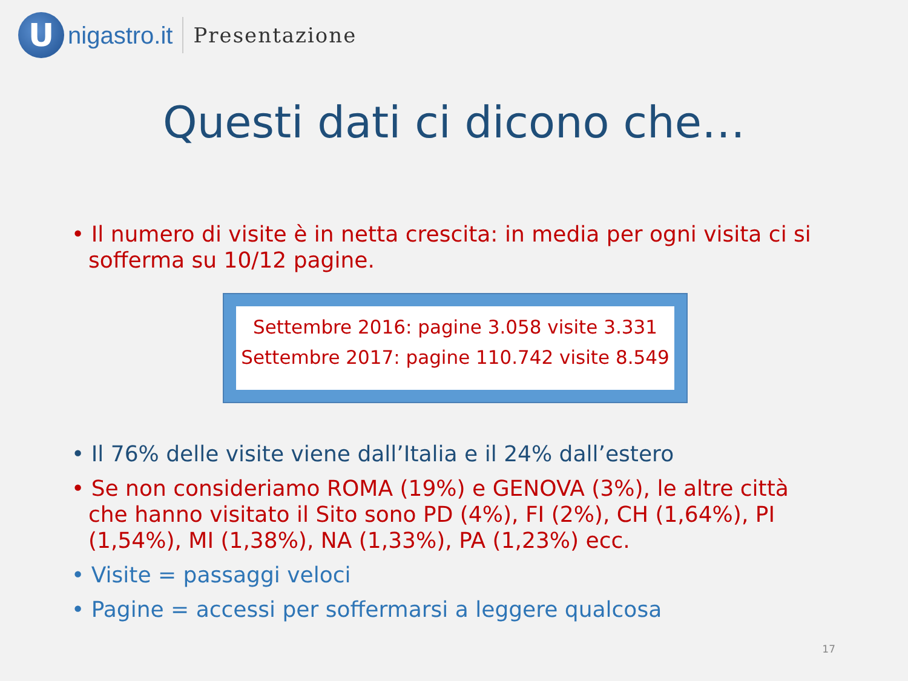U
nigastro.it
Presentazione
Questi dati ci dicono che…
• Il numero di visite è in netta crescita: in media per ogni visita ci si sofferma su 10/12 pagine.
Settembre 2016: pagine 3.058 visite 3.331
Settembre 2017: pagine 110.742 visite 8.549
• Il 76% delle visite viene dall’Italia e il 24% dall’estero
• Se non consideriamo ROMA (19%) e GENOVA (3%), le altre città che hanno visitato il Sito sono PD (4%), FI (2%), CH (1,64%), PI (1,54%), MI (1,38%), NA (1,33%), PA (1,23%) ecc.
• Visite = passaggi veloci
• Pagine = accessi per soffermarsi a leggere qualcosa
17